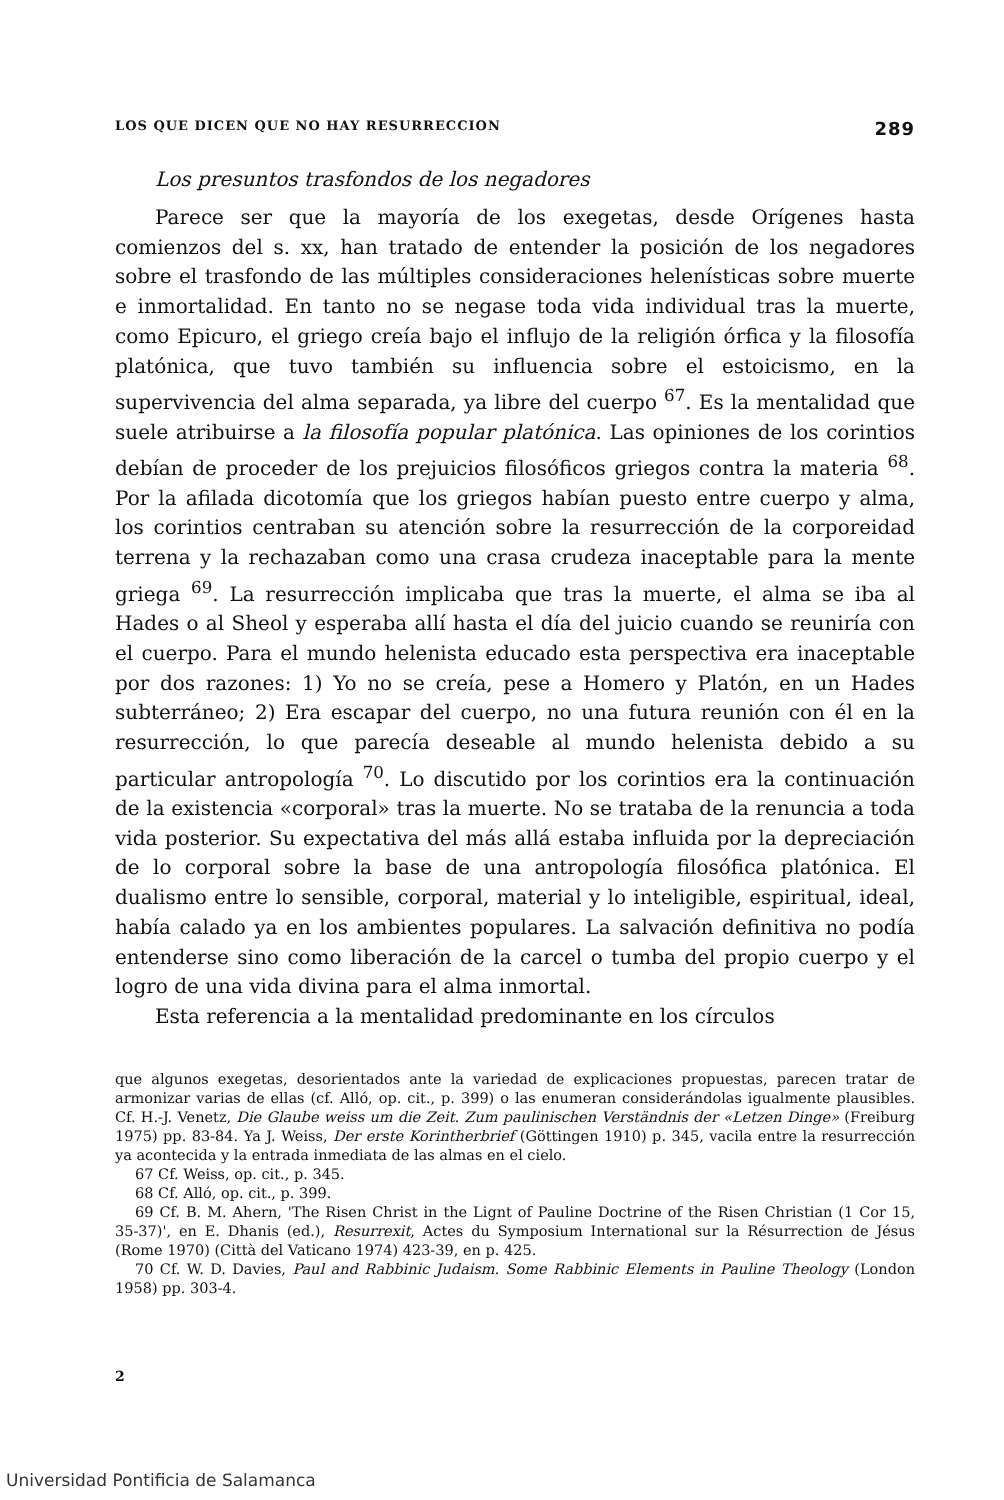LOS QUE DICEN QUE NO HAY RESURRECCION 289
Los presuntos trasfondos de los negadores
Parece ser que la mayoría de los exegetas, desde Orígenes hasta comienzos del s. xx, han tratado de entender la posición de los negadores sobre el trasfondo de las múltiples consideraciones helenísticas sobre muerte e inmortalidad. En tanto no se negase toda vida individual tras la muerte, como Epicuro, el griego creía bajo el influjo de la religión órfica y la filosofía platónica, que tuvo también su influencia sobre el estoicismo, en la supervivencia del alma separada, ya libre del cuerpo <sup>67</sup>. Es la mentalidad que suele atribuirse a la filosofía popular platónica. Las opiniones de los corintios debían de proceder de los prejuicios filosóficos griegos contra la materia <sup>68</sup>. Por la afilada dicotomía que los griegos habían puesto entre cuerpo y alma, los corintios centraban su atención sobre la resurrección de la corporeidad terrena y la rechazaban como una crasa crudeza inaceptable para la mente griega <sup>69</sup>. La resurrección implicaba que tras la muerte, el alma se iba al Hades o al Sheol y esperaba allí hasta el día del juicio cuando se reuniría con el cuerpo. Para el mundo helenista educado esta perspectiva era inaceptable por dos razones: 1) Yo no se creía, pese a Homero y Platón, en un Hades subterráneo; 2) Era escapar del cuerpo, no una futura reunión con él en la resurrección, lo que parecía deseable al mundo helenista debido a su particular antropología <sup>70</sup>. Lo discutido por los corintios era la continuación de la existencia «corporal» tras la muerte. No se trataba de la renuncia a toda vida posterior. Su expectativa del más allá estaba influida por la depreciación de lo corporal sobre la base de una antropología filosófica platónica. El dualismo entre lo sensible, corporal, material y lo inteligible, espiritual, ideal, había calado ya en los ambientes populares. La salvación definitiva no podía entenderse sino como liberación de la carcel o tumba del propio cuerpo y el logro de una vida divina para el alma inmortal.
Esta referencia a la mentalidad predominante en los círculos
que algunos exegetas, desorientados ante la variedad de explicaciones propuestas, parecen tratar de armonizar varias de ellas (cf. Alló, op. cit., p. 399) o las enumeran considerándolas igualmente plausibles. Cf. H.-J. Venetz, Die Glaube weiss um die Zeit. Zum paulinischen Verständnis der «Letzen Dinge» (Freiburg 1975) pp. 83-84. Ya J. Weiss, Der erste Korintherbrief (Göttingen 1910) p. 345, vacila entre la resurrección ya acontecida y la entrada inmediata de las almas en el cielo.
67 Cf. Weiss, op. cit., p. 345.
68 Cf. Alló, op. cit., p. 399.
69 Cf. B. M. Ahern, 'The Risen Christ in the Lignt of Pauline Doctrine of the Risen Christian (1 Cor 15, 35-37)', en E. Dhanis (ed.), Resurrexit, Actes du Symposium International sur la Résurrection de Jésus (Rome 1970) (Città del Vaticano 1974) 423-39, en p. 425.
70 Cf. W. D. Davies, Paul and Rabbinic Judaism. Some Rabbinic Elements in Pauline Theology (London 1958) pp. 303-4.
2
Universidad Pontificia de Salamanca